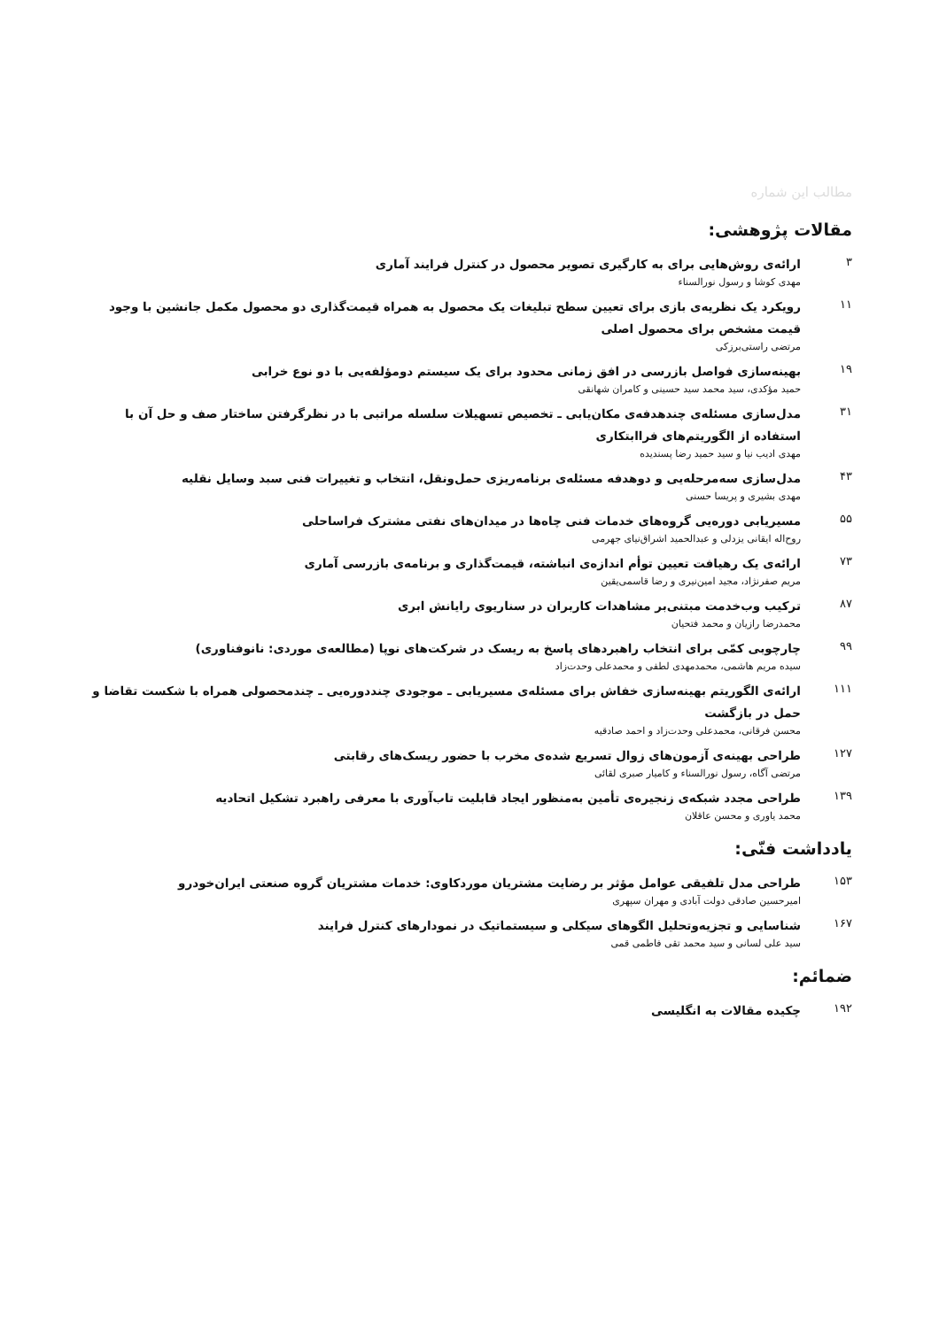مطالب این شماره
مقالات پژوهشی:
۳
ارائه‌ی روش‌هایی برای به کارگیری تصویر محصول در کنترل فرایند آماری
مهدی کوشا و رسول نورالسناء
۱۱
رویکرد یک نظریه‌ی بازی برای تعیین سطح تبلیغات یک محصول به همراه قیمت‌گذاری دو محصول مکمل جانشین با وجود قیمت مشخص برای محصول اصلی
مرتضی راستی‌برزکی
۱۹
بهینه‌سازی فواصل بازرسی در افق زمانی محدود برای یک سیستم دومؤلفه‌یی با دو نوع خرابی
حمید مؤکدی، سید محمد سید حسینی و کامران شهانقی
۳۱
مدل‌سازی مسئله‌ی چندهدفه‌ی مکان‌یابی ـ تخصیص تسهیلات سلسله مراتبی با در نظرگرفتن ساختار صف و حل آن با استفاده از الگوریتم‌های فراابتکاری
مهدی ادیب نیا و سید حمید رضا پسندیده
۴۳
مدل‌سازی سه‌مرحله‌یی و دوهدفه مسئله‌ی برنامه‌ریزی حمل‌ونقل، انتخاب و تغییرات فنی سبد وسایل نقلیه
مهدی بشیری و پریسا حسنی
۵۵
مسیریابی دوره‌یی گروه‌های خدمات فنی چاه‌ها در میدان‌های نفتی مشترک فراساحلی
روح‌اله ایقانی یزدلی و عبدالحمید اشراق‌نیای جهرمی
۷۳
ارائه‌ی یک رهیافت تعیین توأم اندازه‌ی انباشته، قیمت‌گذاری و برنامه‌ی بازرسی آماری
مریم صفرنژاد، مجید امین‌نیری و رضا قاسمی‌یقین
۸۷
ترکیب وب‌خدمت مبتنی‌بر مشاهدات کاربران در سناریوی رایانش ابری
محمدرضا رازیان و محمد فتحیان
۹۹
چارچوبی کمّی برای انتخاب راهبردهای پاسخ به ریسک در شرکت‌های نوپا (مطالعه‌ی موردی: نانوفناوری)
سیده مریم هاشمی، محمدمهدی لطفی و محمدعلی وحدت‌زاد
۱۱۱
ارائه‌ی الگوریتم بهینه‌سازی خفاش برای مسئله‌ی مسیریابی ـ موجودی چنددوره‌یی ـ چندمحصولی همراه با شکست تقاضا و حمل در بازگشت
محسن فرقانی، محمدعلی وحدت‌زاد و احمد صادقیه
۱۲۷
طراحی بهینه‌ی آزمون‌های زوال تسریع شده‌ی مخرب با حضور ریسک‌های رقابتی
مرتضی آگاه، رسول نورالسناء و کامیار صبری لقائی
۱۳۹
طراحی مجدد شبکه‌ی زنجیره‌ی تأمین به‌منظور ایجاد قابلیت تاب‌آوری با معرفی راهبرد تشکیل اتحادیه
محمد یاوری و محسن عاقلان
یادداشت فنّی:
۱۵۳
طراحی مدل تلفیقی عوامل مؤثر بر رضایت مشتریان موردکاوی: خدمات مشتریان گروه صنعتی ایران‌خودرو
امیرحسین صادقی دولت آبادی و مهران سپهری
۱۶۷
شناسایی و تجزیه‌وتحلیل الگوهای سیکلی و سیستماتیک در نمودارهای کنترل فرایند
سید علی لسانی و سید محمد تقی فاطمی قمی
ضمائم:
۱۹۲
چکیده مقالات به انگلیسی